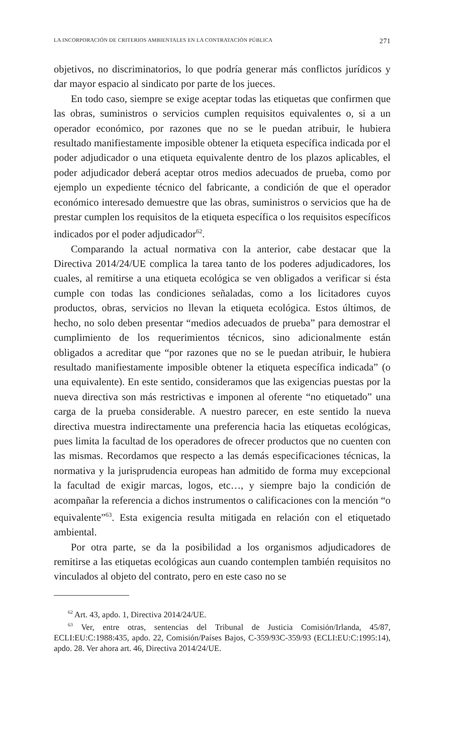LA INCORPORACIÓN DE CRITERIOS AMBIENTALES EN LA CONTRATACIÓN PÚBLICA 271
objetivos, no discriminatorios, lo que podría generar más conflictos jurídicos y dar mayor espacio al sindicato por parte de los jueces.
En todo caso, siempre se exige aceptar todas las etiquetas que confirmen que las obras, suministros o servicios cumplen requisitos equivalentes o, si a un operador económico, por razones que no se le puedan atribuir, le hubiera resultado manifiestamente imposible obtener la etiqueta específica indicada por el poder adjudicador o una etiqueta equivalente dentro de los plazos aplicables, el poder adjudicador deberá aceptar otros medios adecuados de prueba, como por ejemplo un expediente técnico del fabricante, a condición de que el operador económico interesado demuestre que las obras, suministros o servicios que ha de prestar cumplen los requisitos de la etiqueta específica o los requisitos específicos indicados por el poder adjudicador<sup>62</sup>.
Comparando la actual normativa con la anterior, cabe destacar que la Directiva 2014/24/UE complica la tarea tanto de los poderes adjudicadores, los cuales, al remitirse a una etiqueta ecológica se ven obligados a verificar si ésta cumple con todas las condiciones señaladas, como a los licitadores cuyos productos, obras, servicios no llevan la etiqueta ecológica. Estos últimos, de hecho, no solo deben presentar “medios adecuados de prueba” para demostrar el cumplimiento de los requerimientos técnicos, sino adicionalmente están obligados a acreditar que “por razones que no se le puedan atribuir, le hubiera resultado manifiestamente imposible obtener la etiqueta específica indicada” (o una equivalente). En este sentido, consideramos que las exigencias puestas por la nueva directiva son más restrictivas e imponen al oferente “no etiquetado” una carga de la prueba considerable. A nuestro parecer, en este sentido la nueva directiva muestra indirectamente una preferencia hacia las etiquetas ecológicas, pues limita la facultad de los operadores de ofrecer productos que no cuenten con las mismas. Recordamos que respecto a las demás especificaciones técnicas, la normativa y la jurisprudencia europeas han admitido de forma muy excepcional la facultad de exigir marcas, logos, etc…, y siempre bajo la condición de acompañar la referencia a dichos instrumentos o calificaciones con la mención “o equivalente”<sup>63</sup>. Esta exigencia resulta mitigada en relación con el etiquetado ambiental.
Por otra parte, se da la posibilidad a los organismos adjudicadores de remitirse a las etiquetas ecológicas aun cuando contemplen también requisitos no vinculados al objeto del contrato, pero en este caso no se
<sup>62</sup> Art. 43, apdo. 1, Directiva 2014/24/UE.
<sup>63</sup> Ver, entre otras, sentencias del Tribunal de Justicia Comisión/Irlanda, 45/87, ECLI:EU:C:1988:435, apdo. 22, Comisión/Países Bajos, C-359/93C-359/93 (ECLI:EU:C:1995:14), apdo. 28. Ver ahora art. 46, Directiva 2014/24/UE.